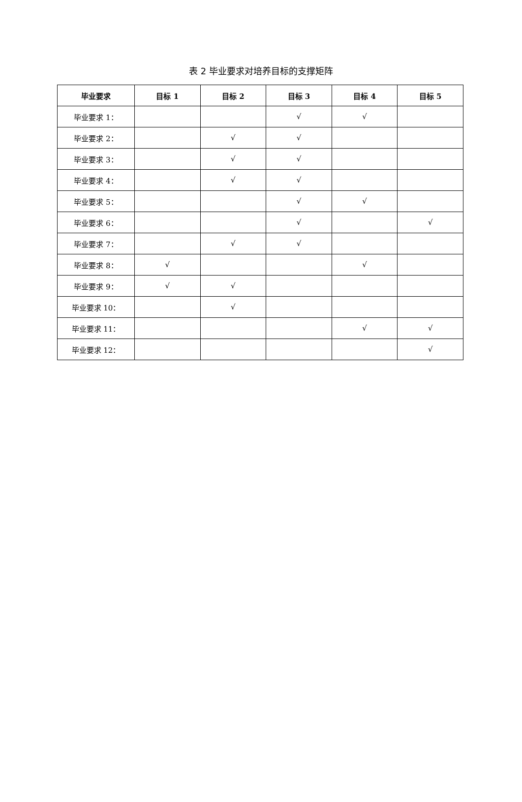表 2 毕业要求对培养目标的支撑矩阵
| 毕业要求 | 目标 1 | 目标 2 | 目标 3 | 目标 4 | 目标 5 |
| --- | --- | --- | --- | --- | --- |
| 毕业要求 1： | | | √ | √ | |
| 毕业要求 2： | | √ | √ | | |
| 毕业要求 3： | | √ | √ | | |
| 毕业要求 4： | | √ | √ | | |
| 毕业要求 5： | | | √ | √ | |
| 毕业要求 6： | | | √ | | √ |
| 毕业要求 7： | | √ | √ | | |
| 毕业要求 8： | √ | | | √ | |
| 毕业要求 9： | √ | √ | | | |
| 毕业要求 10： | | √ | | | |
| 毕业要求 11： | | | | √ | √ |
| 毕业要求 12： | | | | | √ |